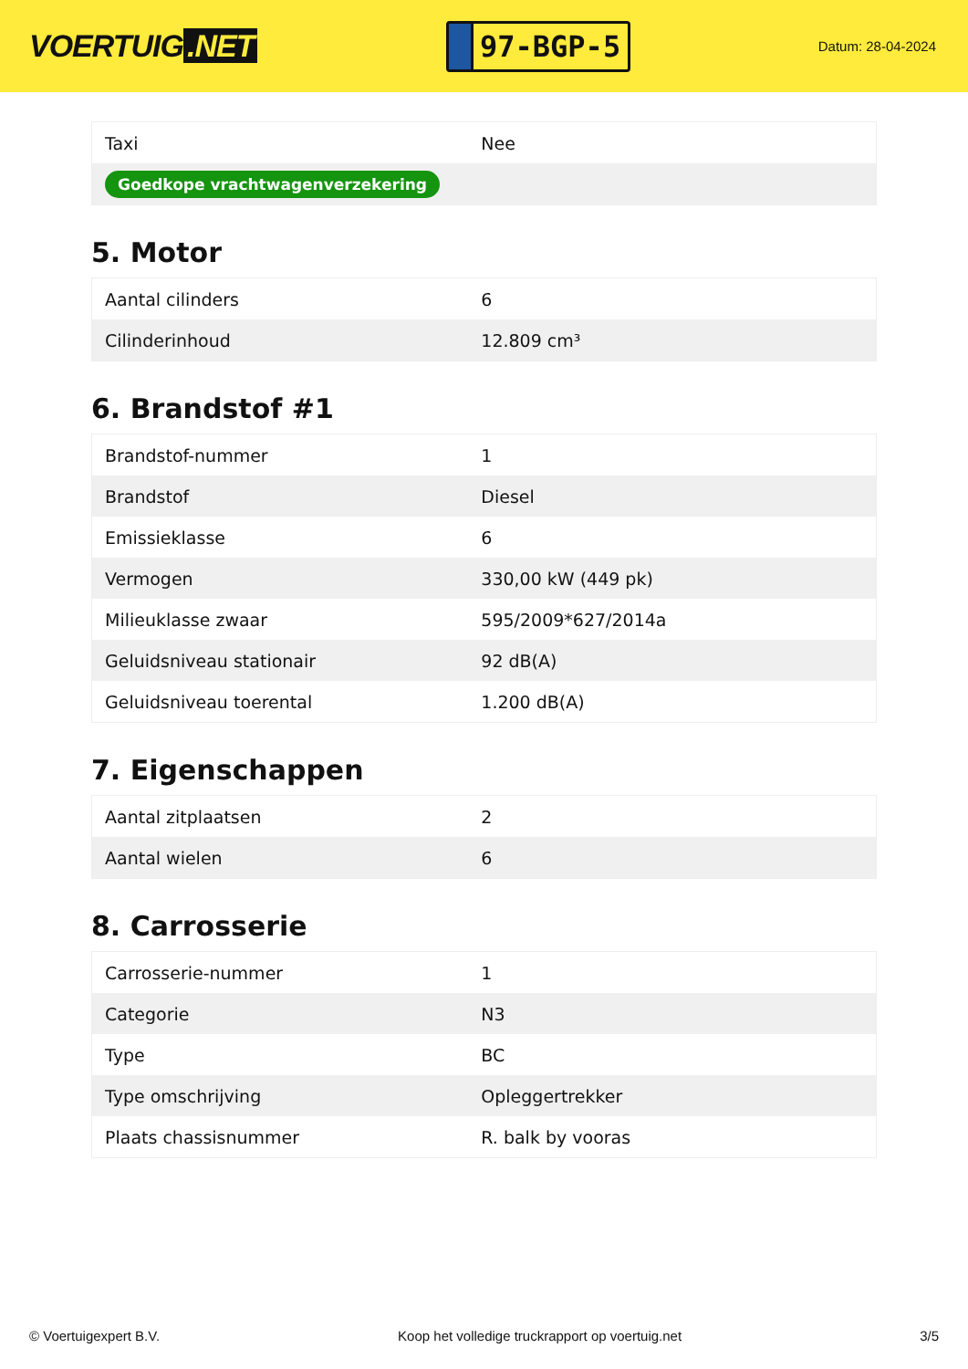VOERTUIG.NET
97-BGP-5
Datum: 28-04-2024
| Taxi | Nee |
| Goedkope vrachtwagenverzekering | |
5. Motor
| Aantal cilinders | 6 |
| Cilinderinhoud | 12.809 cm³ |
6. Brandstof #1
| Brandstof-nummer | 1 |
| Brandstof | Diesel |
| Emissieklasse | 6 |
| Vermogen | 330,00 kW (449 pk) |
| Milieuklasse zwaar | 595/2009*627/2014a |
| Geluidsniveau stationair | 92 dB(A) |
| Geluidsniveau toerental | 1.200 dB(A) |
7. Eigenschappen
| Aantal zitplaatsen | 2 |
| Aantal wielen | 6 |
8. Carrosserie
| Carrosserie-nummer | 1 |
| Categorie | N3 |
| Type | BC |
| Type omschrijving | Opleggertrekker |
| Plaats chassisnummer | R. balk by vooras |
© Voertuigexpert B.V. Koop het volledige truckrapport op voertuig.net 3/5